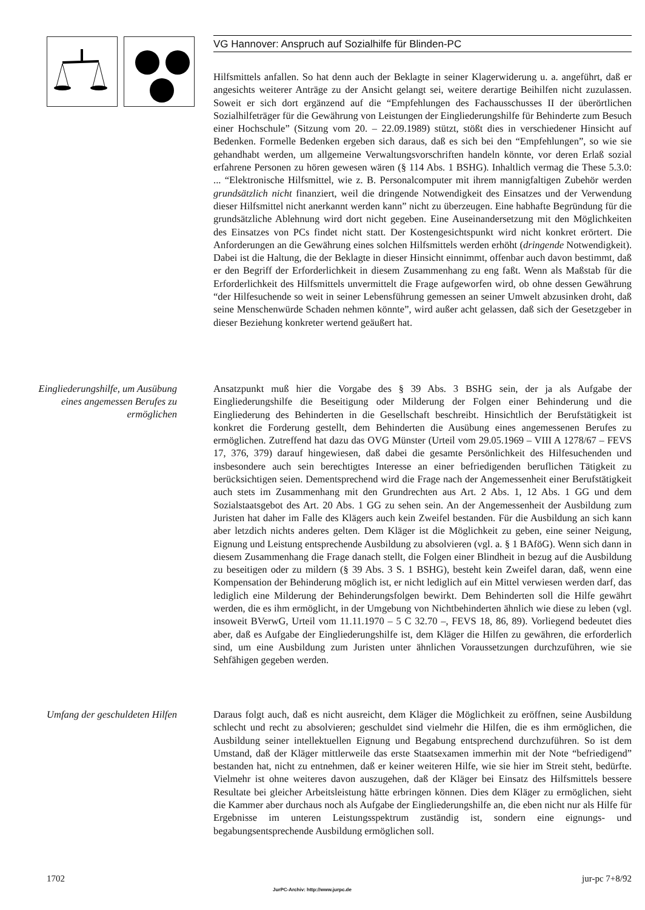VG Hannover: Anspruch auf Sozialhilfe für Blinden-PC
Hilfsmittels anfallen. So hat denn auch der Beklagte in seiner Klagerwiderung u. a. angeführt, daß er angesichts weiterer Anträge zu der Ansicht gelangt sei, weitere derartige Beihilfen nicht zuzulassen. Soweit er sich dort ergänzend auf die “Empfehlungen des Fachausschusses II der überörtlichen Sozialhilfeträger für die Gewährung von Leistungen der Eingliederungshilfe für Behinderte zum Besuch einer Hochschule” (Sitzung vom 20. – 22.09.1989) stützt, stößt dies in verschiedener Hinsicht auf Bedenken. Formelle Bedenken ergeben sich daraus, daß es sich bei den “Empfehlungen”, so wie sie gehandhabt werden, um allgemeine Verwaltungsvorschriften handeln könnte, vor deren Erlaß sozial erfahrene Personen zu hören gewesen wären (§ 114 Abs. 1 BSHG). Inhaltlich vermag die These 5.3.0: ... “Elektronische Hilfsmittel, wie z. B. Personalcomputer mit ihrem mannigfaltigen Zubehör werden grundsätzlich nicht finanziert, weil die dringende Notwendigkeit des Einsatzes und der Verwendung dieser Hilfsmittel nicht anerkannt werden kann” nicht zu überzeugen. Eine habhafte Begründung für die grundsätzliche Ablehnung wird dort nicht gegeben. Eine Auseinandersetzung mit den Möglichkeiten des Einsatzes von PCs findet nicht statt. Der Kostengesichtspunkt wird nicht konkret erörtert. Die Anforderungen an die Gewährung eines solchen Hilfsmittels werden erhöht (dringende Notwendigkeit). Dabei ist die Haltung, die der Beklagte in dieser Hinsicht einnimmt, offenbar auch davon bestimmt, daß er den Begriff der Erforderlichkeit in diesem Zusammenhang zu eng faßt. Wenn als Maßstab für die Erforderlichkeit des Hilfsmittels unvermittelt die Frage aufgeworfen wird, ob ohne dessen Gewährung “der Hilfesuchende so weit in seiner Lebensführung gemessen an seiner Umwelt abzusinken droht, daß seine Menschenwürde Schaden nehmen könnte”, wird außer acht gelassen, daß sich der Gesetzgeber in dieser Beziehung konkreter wertend geäußert hat.
Eingliederungshilfe, um Ausübung eines angemessen Berufes zu ermöglichen
Ansatzpunkt muß hier die Vorgabe des § 39 Abs. 3 BSHG sein, der ja als Aufgabe der Eingliederungshilfe die Beseitigung oder Milderung der Folgen einer Behinderung und die Eingliederung des Behinderten in die Gesellschaft beschreibt. Hinsichtlich der Berufstätigkeit ist konkret die Forderung gestellt, dem Behinderten die Ausübung eines angemessenen Berufes zu ermöglichen. Zutreffend hat dazu das OVG Münster (Urteil vom 29.05.1969 – VIII A 1278/67 – FEVS 17, 376, 379) darauf hingewiesen, daß dabei die gesamte Persönlichkeit des Hilfesuchenden und insbesondere auch sein berechtigtes Interesse an einer befriedigenden beruflichen Tätigkeit zu berücksichtigen seien. Dementsprechend wird die Frage nach der Angemessenheit einer Berufstätigkeit auch stets im Zusammenhang mit den Grundrechten aus Art. 2 Abs. 1, 12 Abs. 1 GG und dem Sozialstaatsgebot des Art. 20 Abs. 1 GG zu sehen sein. An der Angemessenheit der Ausbildung zum Juristen hat daher im Falle des Klägers auch kein Zweifel bestanden. Für die Ausbildung an sich kann aber letzdich nichts anderes gelten. Dem Kläger ist die Möglichkeit zu geben, eine seiner Neigung, Eignung und Leistung entsprechende Ausbildung zu absolvieren (vgl. a. § 1 BAföG). Wenn sich dann in diesem Zusammenhang die Frage danach stellt, die Folgen einer Blindheit in bezug auf die Ausbildung zu beseitigen oder zu mildern (§ 39 Abs. 3 S. 1 BSHG), besteht kein Zweifel daran, daß, wenn eine Kompensation der Behinderung möglich ist, er nicht lediglich auf ein Mittel verwiesen werden darf, das lediglich eine Milderung der Behinderungsfolgen bewirkt. Dem Behinderten soll die Hilfe gewährt werden, die es ihm ermöglicht, in der Umgebung von Nichtbehinderten ähnlich wie diese zu leben (vgl. insoweit BVerwG, Urteil vom 11.11.1970 – 5 C 32.70 –, FEVS 18, 86, 89). Vorliegend bedeutet dies aber, daß es Aufgabe der Eingliederungshilfe ist, dem Kläger die Hilfen zu gewähren, die erforderlich sind, um eine Ausbildung zum Juristen unter ähnlichen Voraussetzungen durchzuführen, wie sie Sehfähigen gegeben werden.
Umfang der geschuldeten Hilfen
Daraus folgt auch, daß es nicht ausreicht, dem Kläger die Möglichkeit zu eröffnen, seine Ausbildung schlecht und recht zu absolvieren; geschuldet sind vielmehr die Hilfen, die es ihm ermöglichen, die Ausbildung seiner intellektuellen Eignung und Begabung entsprechend durchzuführen. So ist dem Umstand, daß der Kläger mittlerweile das erste Staatsexamen immerhin mit der Note “befriedigend” bestanden hat, nicht zu entnehmen, daß er keiner weiteren Hilfe, wie sie hier im Streit steht, bedürfte. Vielmehr ist ohne weiteres davon auszugehen, daß der Kläger bei Einsatz des Hilfsmittels bessere Resultate bei gleicher Arbeitsleistung hätte erbringen können. Dies dem Kläger zu ermöglichen, sieht die Kammer aber durchaus noch als Aufgabe der Eingliederungshilfe an, die eben nicht nur als Hilfe für Ergebnisse im unteren Leistungsspektrum zuständig ist, sondern eine eignungs- und begabungsentsprechende Ausbildung ermöglichen soll.
1702
JurPC-Archiv: http://www.jurpc.de
jur-pc 7+8/92